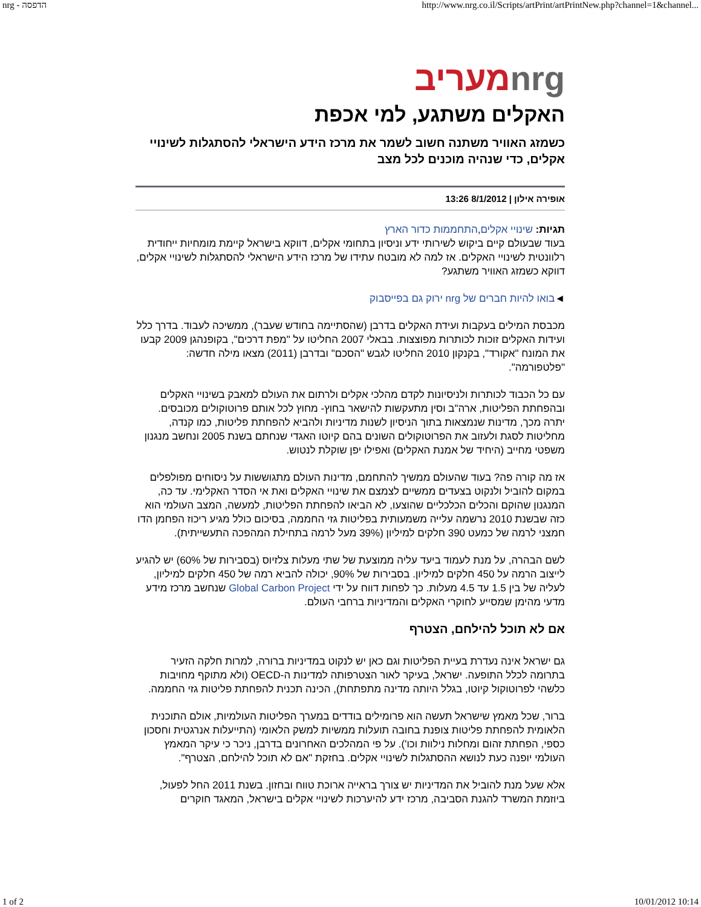nrg - הדפסה http://www.nrg.co.il/Scripts/artPrint/artPrintNew.php?channel=1&channel...
nrgמעריב
האקלים משתגע, למי אכפת
כשמזג האוויר משתנה חשוב לשמר את מרכז הידע הישראלי להסתגלות לשינויי אקלים, כדי שנהיה מוכנים לכל מצב
אופירה אילון | 8/1/2012 13:26
תגיות: שינויי אקלים,התחממות כדור הארץ
בעוד שבעולם קיים ביקוש לשירותי ידע וניסיון בתחומי אקלים, דווקא בישראל קיימת מומחיות ייחודית רלוונטית לשינויי האקלים. אז למה לא מובטח עתידו של מרכז הידע הישראלי להסתגלות לשינויי אקלים, דווקא כשמזג האוויר משתגע?
◄בואו להיות חברים של nrg ירוק גם בפייסבוק
מכבסת המילים בעקבות ועידת האקלים בדרבן (שהסתיימה בחודש שעבר), ממשיכה לעבוד. בדרך כלל ועידות האקלים זוכות לכותרות מפוצצות. בבאלי 2007 החליטו על "מפת דרכים", בקופנהגן 2009 קבעו את המונח "אקורד", בקנקון 2010 החליטו לגבש "הסכם" ובדרבן (2011) מצאו מילה חדשה: "פלטפורמה".
עם כל הכבוד לכותרות ולניסיונות לקדם מהלכי אקלים ולרתום את העולם למאבק בשינויי האקלים ובהפחתת הפליטות, ארה"ב וסין מתעקשות להישאר בחוץ- מחוץ לכל אותם פרוטוקולים מכובסים. יתרה מכך, מדינות שנמצאות בתוך הניסיון לשנות מדיניות ולהביא להפחתת פליטות, כמו קנדה, מחליטות לסגת ולעזוב את הפרוטוקולים השונים בהם קיוטו האגדי שנחתם בשנת 2005 ונחשב מנגנון משפטי מחייב (היחיד של אמנת האקלים) ואפילו יפן שוקלת לנטוש.
אז מה קורה פה? בעוד שהעולם ממשיך להתחמם, מדינות העולם מתגוששות על ניסוחים מפולפלים במקום להוביל ולנקוט בצעדים ממשיים לצמצם את שינויי האקלים ואת אי הסדר האקלימי. עד כה, המנגנון שהוקם והכלים הכלכליים שהוצעו, לא הביאו להפחתת הפליטות, למעשה, המצב העולמי הוא כזה שבשנת 2010 נרשמה עלייה משמעותית בפליטות גזי החממה, בסיכום כולל מגיע ריכוז הפחמן הדו חמצני לרמה של כמעט 390 חלקים למיליון (39% מעל לרמה בתחילת המהפכה התעשייתית).
לשם הבהרה, על מנת לעמוד ביעד עליה ממוצעת של שתי מעלות צלזיוס (בסבירות של 60%) יש להגיע לייצוב הרמה על 450 חלקים למיליון. בסבירות של 90%, יכולה להביא רמה של 450 חלקים למיליון, לעליה של בין 1.5 עד 4.5 מעלות. כך לפחות דווח על ידי Global Carbon Project שנחשב מרכז מידע מדעי מהימן שמסייע לחוקרי האקלים והמדיניות ברחבי העולם.
אם לא תוכל להילחם, הצטרף
גם ישראל אינה נעדרת בעיית הפליטות וגם כאן יש לנקוט במדיניות ברורה, למרות חלקה הזעיר בתרומה לכלל התופעה. ישראל, בעיקר לאור הצטרפותה למדינות ה-OECD (ולא מתוקף מחויבות כלשהי לפרוטוקול קיוטו, בגלל היותה מדינה מתפתחת), הכינה תכנית להפחתת פליטות גזי החממה.
ברור, שכל מאמץ שישראל תעשה הוא פרומילים בודדים במערך הפליטות העולמיות, אולם התוכנית הלאומית להפחתת פליטות צופנת בחובה תועלות ממשיות למשק הלאומי (התייעלות אנרגטית וחסכון כספי, הפחתת זהום ומחלות נילוות וכו'). על פי המהלכים האחרונים בדרבן, ניכר כי עיקר המאמץ העולמי יופנה כעת לנושא ההסתגלות לשינויי אקלים. בחזקת "אם לא תוכל להילחם, הצטרף".
אלא שעל מנת להוביל את המדיניות יש צורך בראייה ארוכת טווח ובחזון. בשנת 2011 החל לפעול, ביוזמת המשרד להגנת הסביבה, מרכז ידע להיערכות לשינויי אקלים בישראל, המאגד חוקרים
1 of 2 10/01/2012 10:14